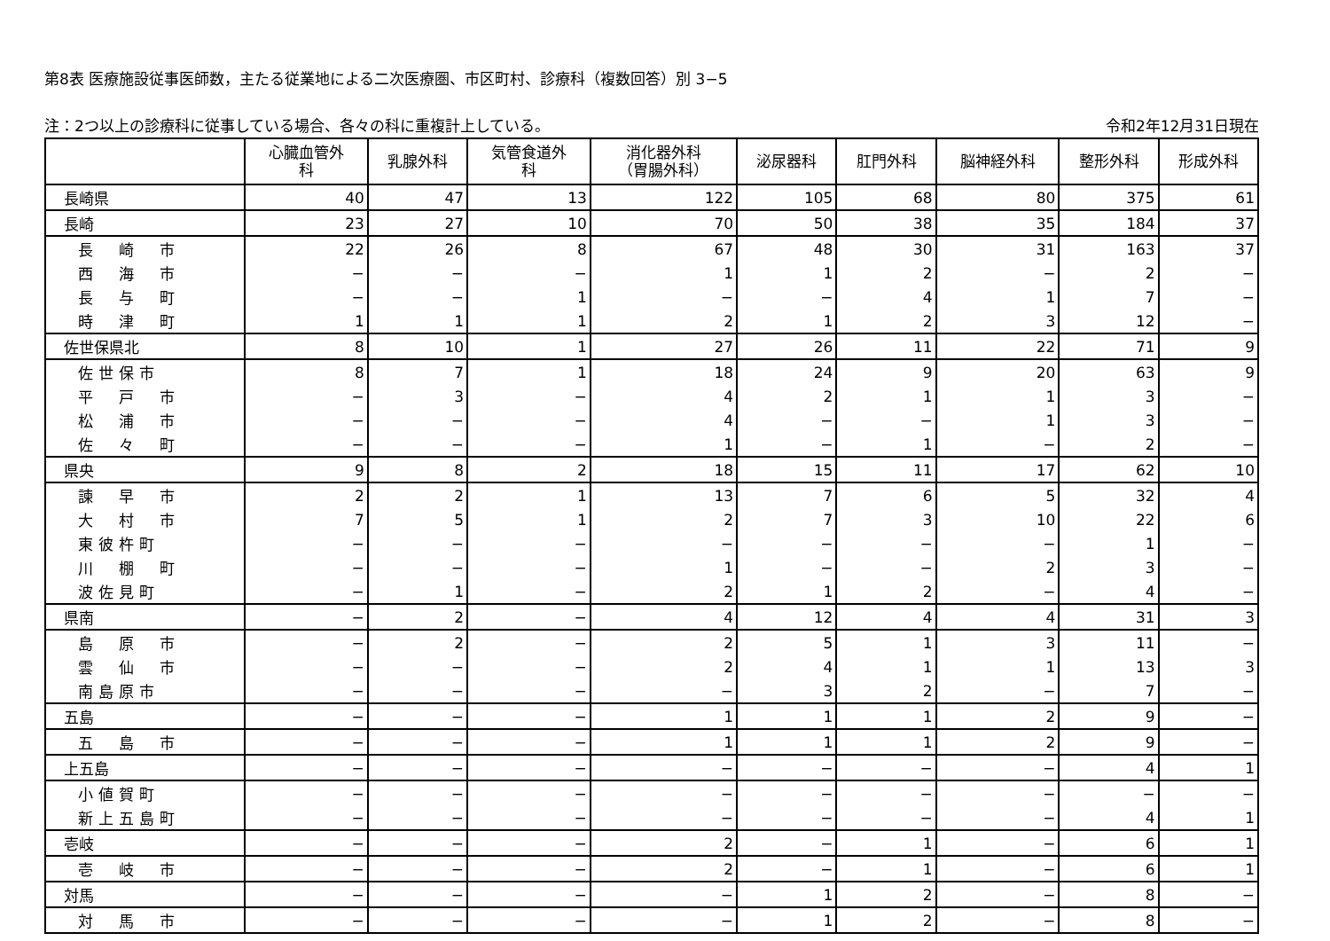第8表 医療施設従事医師数，主たる従業地による二次医療圏、市区町村、診療科（複数回答）別 3−5
注：2つ以上の診療科に従事している場合、各々の科に重複計上している。 令和2年12月31日現在
| | 心臓血管外 科 | 乳腺外科 | 気管食道外 科 | 消化器外科 （胃腸外科） | 泌尿器科 | 肛門外科 | 脳神経外科 | 整形外科 | 形成外科 |
| --- | --- | --- | --- | --- | --- | --- | --- | --- | --- |
| 長崎県 | 40 | 47 | 13 | 122 | 105 | 68 | 80 | 375 | 61 |
| 長崎 | 23 | 27 | 10 | 70 | 50 | 38 | 35 | 184 | 37 |
| 長 崎 市 | 22 | 26 | 8 | 67 | 48 | 30 | 31 | 163 | 37 |
| 西 海 市 | − | − | − | 1 | 1 | 2 | − | 2 | − |
| 長 与 町 | − | − | 1 | − | − | 4 | 1 | 7 | − |
| 時 津 町 | 1 | 1 | 1 | 2 | 1 | 2 | 3 | 12 | − |
| 佐世保県北 | 8 | 10 | 1 | 27 | 26 | 11 | 22 | 71 | 9 |
| 佐世保市 | 8 | 7 | 1 | 18 | 24 | 9 | 20 | 63 | 9 |
| 平 戸 市 | − | 3 | − | 4 | 2 | 1 | 1 | 3 | − |
| 松 浦 市 | − | − | − | 4 | − | − | 1 | 3 | − |
| 佐 々 町 | − | − | − | 1 | − | 1 | − | 2 | − |
| 県央 | 9 | 8 | 2 | 18 | 15 | 11 | 17 | 62 | 10 |
| 諫 早 市 | 2 | 2 | 1 | 13 | 7 | 6 | 5 | 32 | 4 |
| 大 村 市 | 7 | 5 | 1 | 2 | 7 | 3 | 10 | 22 | 6 |
| 東彼杵町 | − | − | − | − | − | − | − | 1 | − |
| 川 棚 町 | − | − | − | 1 | − | − | 2 | 3 | − |
| 波佐見町 | − | 1 | − | 2 | 1 | 2 | − | 4 | − |
| 県南 | − | 2 | − | 4 | 12 | 4 | 4 | 31 | 3 |
| 島 原 市 | − | 2 | − | 2 | 5 | 1 | 3 | 11 | − |
| 雲 仙 市 | − | − | − | 2 | 4 | 1 | 1 | 13 | 3 |
| 南島原市 | − | − | − | − | 3 | 2 | − | 7 | − |
| 五島 | − | − | − | 1 | 1 | 1 | 2 | 9 | − |
| 五 島 市 | − | − | − | 1 | 1 | 1 | 2 | 9 | − |
| 上五島 | − | − | − | − | − | − | − | 4 | 1 |
| 小値賀町 | − | − | − | − | − | − | − | − | − |
| 新上五島町 | − | − | − | − | − | − | − | 4 | 1 |
| 壱岐 | − | − | − | 2 | − | 1 | − | 6 | 1 |
| 壱 岐 市 | − | − | − | 2 | − | 1 | − | 6 | 1 |
| 対馬 | − | − | − | − | 1 | 2 | − | 8 | − |
| 対 馬 市 | − | − | − | − | 1 | 2 | − | 8 | − |